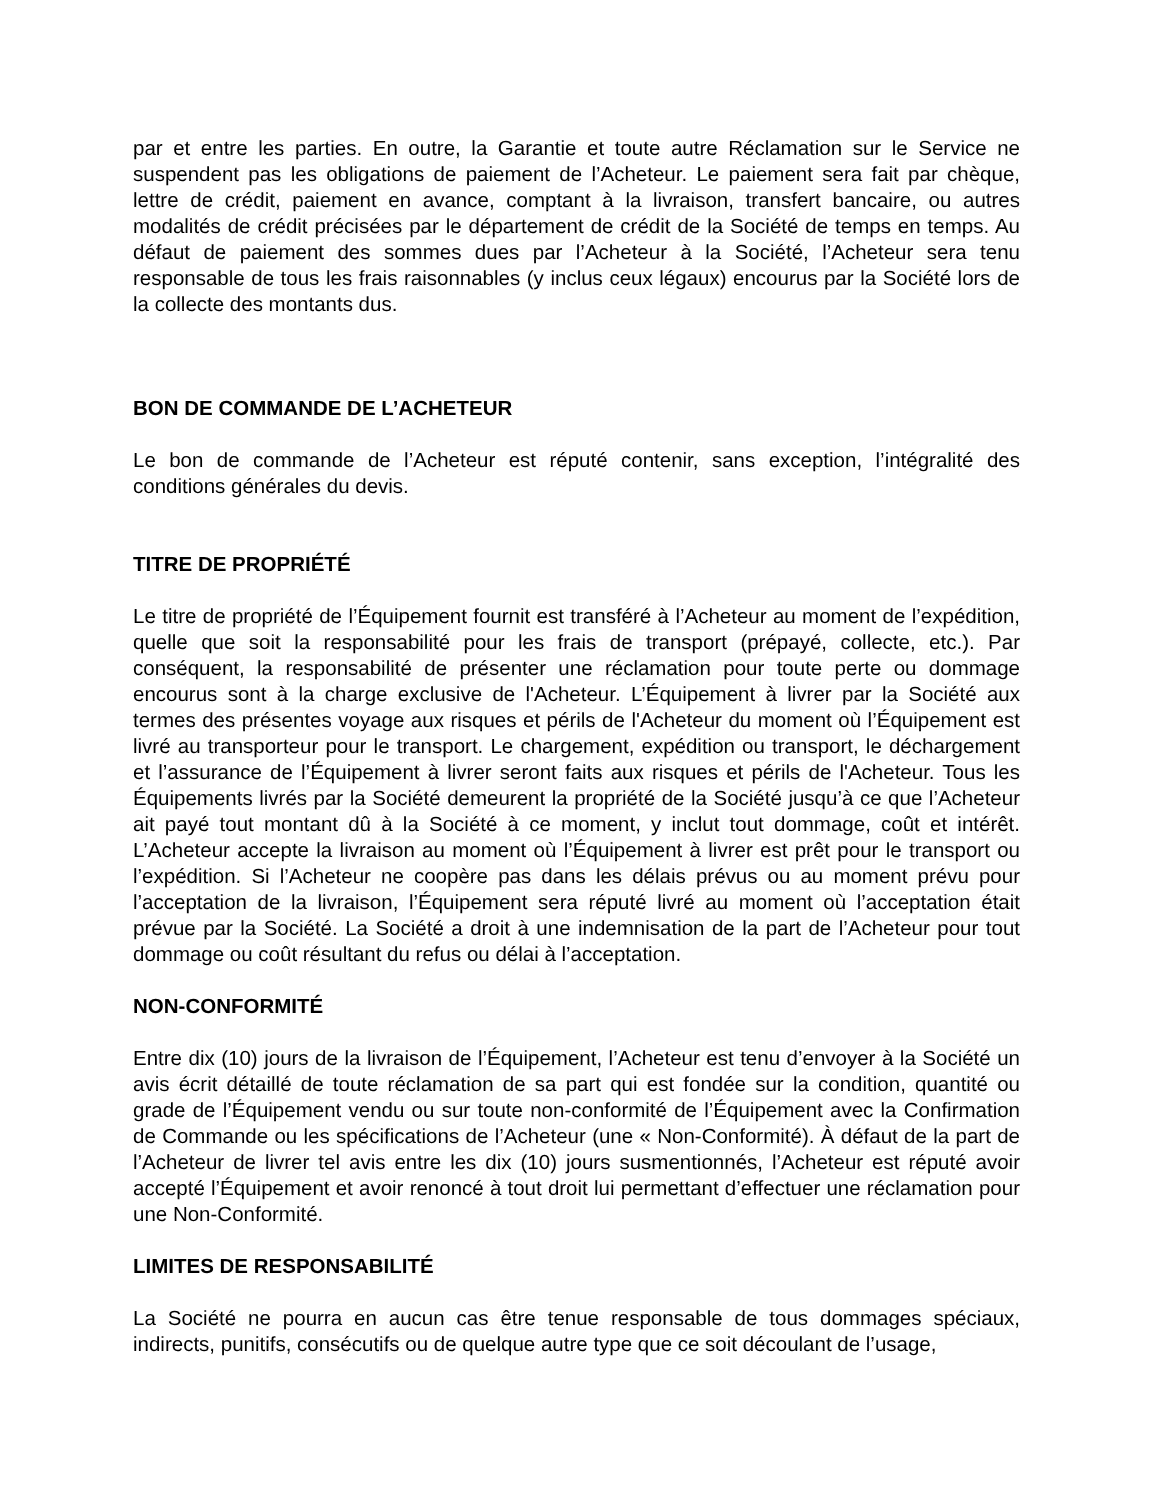par et entre les parties. En outre, la Garantie et toute autre Réclamation sur le Service ne suspendent pas les obligations de paiement de l’Acheteur. Le paiement sera fait par chèque, lettre de crédit, paiement en avance, comptant à la livraison, transfert bancaire, ou autres modalités de crédit précisées par le département de crédit de la Société de temps en temps. Au défaut de paiement des sommes dues par l’Acheteur à la Société, l’Acheteur sera tenu responsable de tous les frais raisonnables (y inclus ceux légaux) encourus par la Société lors de la collecte des montants dus.
BON DE COMMANDE DE L’ACHETEUR
Le bon de commande de l’Acheteur est réputé contenir, sans exception, l’intégralité des conditions générales du devis.
TITRE DE PROPRIÉTÉ
Le titre de propriété de l’Équipement fournit est transféré à l’Acheteur au moment de l’expédition, quelle que soit la responsabilité pour les frais de transport (prépayé, collecte, etc.). Par conséquent, la responsabilité de présenter une réclamation pour toute perte ou dommage encourus sont à la charge exclusive de l'Acheteur. L’Équipement à livrer par la Société aux termes des présentes voyage aux risques et périls de l'Acheteur du moment où l’Équipement est livré au transporteur pour le transport. Le chargement, expédition ou transport, le déchargement et l’assurance de l’Équipement à livrer seront faits aux risques et périls de l'Acheteur. Tous les Équipements livrés par la Société demeurent la propriété de la Société jusqu’à ce que l’Acheteur ait payé tout montant dû à la Société à ce moment, y inclut tout dommage, coût et intérêt. L’Acheteur accepte la livraison au moment où l’Équipement à livrer est prêt pour le transport ou l’expédition. Si l’Acheteur ne coopère pas dans les délais prévus ou au moment prévu pour l’acceptation de la livraison, l’Équipement sera réputé livré au moment où l’acceptation était prévue par la Société. La Société a droit à une indemnisation de la part de l’Acheteur pour tout dommage ou coût résultant du refus ou délai à l’acceptation.
NON-CONFORMITÉ
Entre dix (10) jours de la livraison de l’Équipement, l’Acheteur est tenu d’envoyer à la Société un avis écrit détaillé de toute réclamation de sa part qui est fondée sur la condition, quantité ou grade de l’Équipement vendu ou sur toute non-conformité de l’Équipement avec la Confirmation de Commande ou les spécifications de l’Acheteur (une « Non-Conformité). À défaut de la part de l’Acheteur de livrer tel avis entre les dix (10) jours susmentionnés, l’Acheteur est réputé avoir accepté l’Équipement et avoir renoncé à tout droit lui permettant d’effectuer une réclamation pour une Non-Conformité.
LIMITES DE RESPONSABILITÉ
La Société ne pourra en aucun cas être tenue responsable de tous dommages spéciaux, indirects, punitifs, consécutifs ou de quelque autre type que ce soit découlant de l’usage,